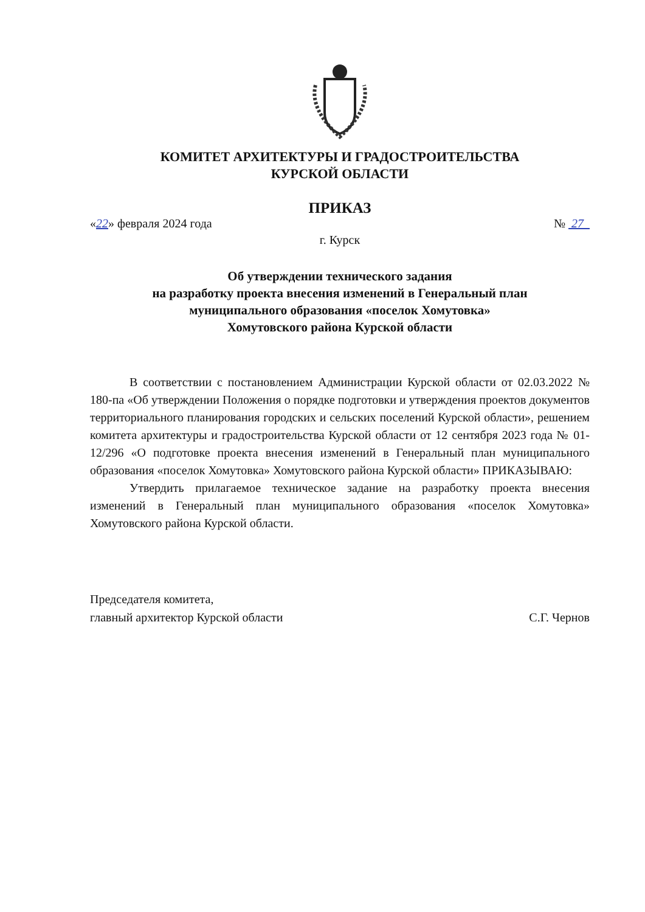КОМИТЕТ АРХИТЕКТУРЫ И ГРАДОСТРОИТЕЛЬСТВА
КУРСКОЙ ОБЛАСТИ
ПРИКАЗ
«22» февраля 2024 года № 27
г. Курск
Об утверждении технического задания
на разработку проекта внесения изменений в Генеральный план
муниципального образования «поселок Хомутовка»
Хомутовского района Курской области
В соответствии с постановлением Администрации Курской области от 02.03.2022 № 180-па «Об утверждении Положения о порядке подготовки и утверждения проектов документов территориального планирования городских и сельских поселений Курской области», решением комитета архитектуры и градостроительства Курской области от 12 сентября 2023 года № 01-12/296 «О подготовке проекта внесения изменений в Генеральный план муниципального образования «поселок Хомутовка» Хомутовского района Курской области» ПРИКАЗЫВАЮ:
Утвердить прилагаемое техническое задание на разработку проекта внесения изменений в Генеральный план муниципального образования «поселок Хомутовка» Хомутовского района Курской области.
Председателя комитета,
главный архитектор Курской области
С.Г. Чернов